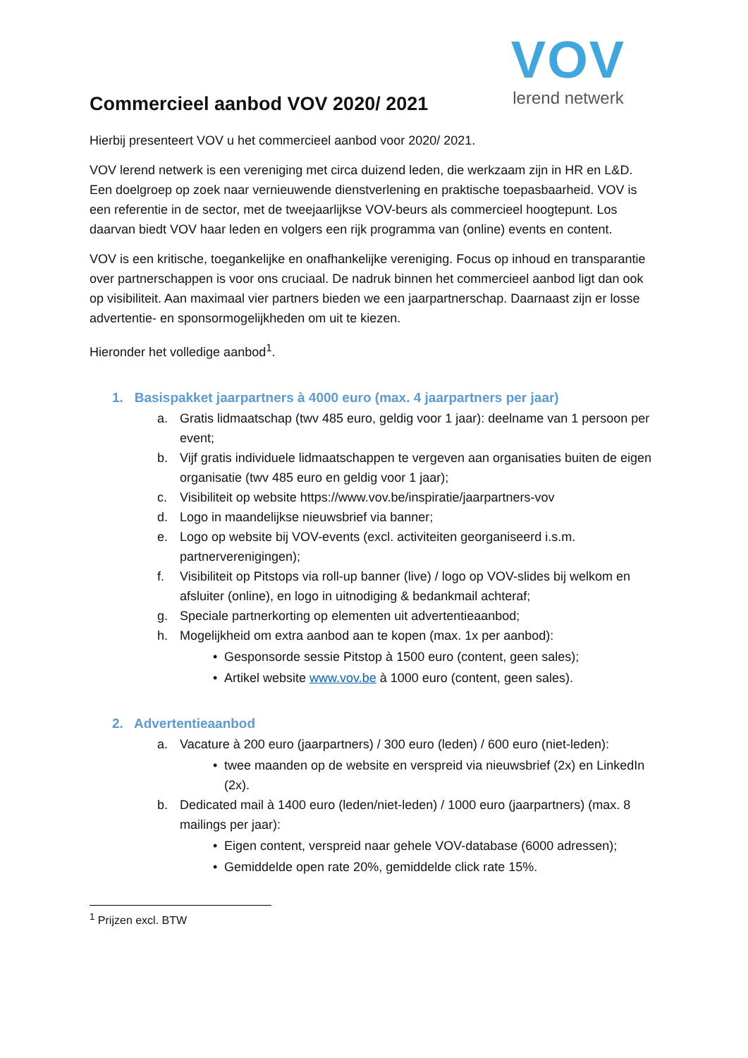VOV
lerend netwerk
Commercieel aanbod VOV 2020/ 2021
Hierbij presenteert VOV u het commercieel aanbod voor 2020/ 2021.
VOV lerend netwerk is een vereniging met circa duizend leden, die werkzaam zijn in HR en L&D. Een doelgroep op zoek naar vernieuwende dienstverlening en praktische toepasbaarheid. VOV is een referentie in de sector, met de tweejaarlijkse VOV-beurs als commercieel hoogtepunt. Los daarvan biedt VOV haar leden en volgers een rijk programma van (online) events en content.
VOV is een kritische, toegankelijke en onafhankelijke vereniging. Focus op inhoud en transparantie over partnerschappen is voor ons cruciaal. De nadruk binnen het commercieel aanbod ligt dan ook op visibiliteit. Aan maximaal vier partners bieden we een jaarpartnerschap. Daarnaast zijn er losse advertentie- en sponsormogelijkheden om uit te kiezen.
Hieronder het volledige aanbod<sup>1</sup>.
1. Basispakket jaarpartners à 4000 euro (max. 4 jaarpartners per jaar)
a. Gratis lidmaatschap (twv 485 euro, geldig voor 1 jaar): deelname van 1 persoon per event;
b. Vijf gratis individuele lidmaatschappen te vergeven aan organisaties buiten de eigen organisatie (twv 485 euro en geldig voor 1 jaar);
c. Visibiliteit op website https://www.vov.be/inspiratie/jaarpartners-vov
d. Logo in maandelijkse nieuwsbrief via banner;
e. Logo op website bij VOV-events (excl. activiteiten georganiseerd i.s.m. partnerverenigingen);
f. Visibiliteit op Pitstops via roll-up banner (live) / logo op VOV-slides bij welkom en afsluiter (online), en logo in uitnodiging & bedankmail achteraf;
g. Speciale partnerkorting op elementen uit advertentieaanbod;
h. Mogelijkheid om extra aanbod aan te kopen (max. 1x per aanbod):
• Gesponsorde sessie Pitstop à 1500 euro (content, geen sales);
• Artikel website www.vov.be à 1000 euro (content, geen sales).
2. Advertentieaanbod
a. Vacature à 200 euro (jaarpartners) / 300 euro (leden) / 600 euro (niet-leden):
• twee maanden op de website en verspreid via nieuwsbrief (2x) en LinkedIn (2x).
b. Dedicated mail à 1400 euro (leden/niet-leden) / 1000 euro (jaarpartners) (max. 8 mailings per jaar):
• Eigen content, verspreid naar gehele VOV-database (6000 adressen);
• Gemiddelde open rate 20%, gemiddelde click rate 15%.
<sup>1</sup> Prijzen excl. BTW